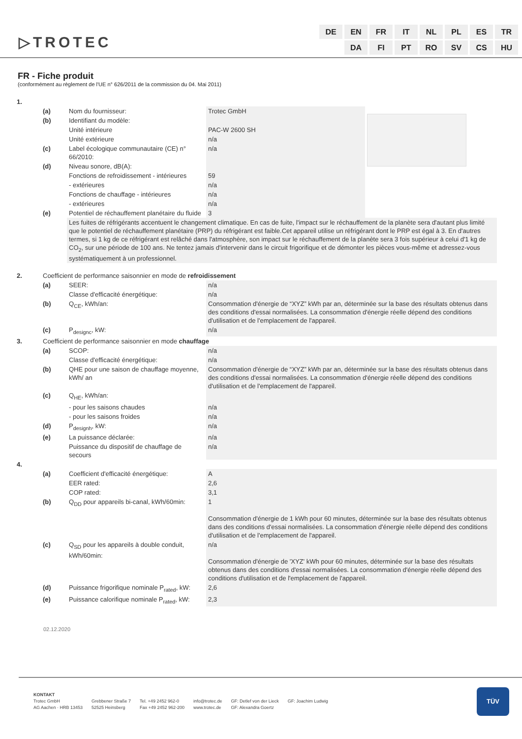▷TROTEC
DE EN FR IT NL PL ES TR
DA FI PT RO SV CS HU
FR - Fiche produit
(conformément au règlement de l'UE n° 626/2011 de la commission du 04. Mai 2011)
| 1. | | | | |
| | (a) | Nom du fournisseur: | Trotec GmbH | |
| | (b) | Identifiant du modèle: | | |
| | | Unité intérieure | PAC-W 2600 SH | |
| | | Unité extérieure | n/a | |
| | (c) | Label écologique communautaire (CE) n° 66/2010: | n/a | |
| | (d) | Niveau sonore, dB(A): | | |
| | | Fonctions de refroidissement - intérieures | 59 | |
| | | - extérieures | n/a | |
| | | Fonctions de chauffage - intérieures | n/a | |
| | | - extérieures | n/a | |
| | (e) | Potentiel de réchauffement planétaire du fluide | 3 | |
| | | Les fuites de réfrigérants accentuent le changement climatique. En cas de fuite, l'impact sur le réchauffement de la planète sera d'autant plus limité que le potentiel de réchauffement planétaire (PRP) du réfrigérant est faible.Cet appareil utilise un réfrigérant dont le PRP est égal à 3. En d'autres termes, si 1 kg de ce réfrigérant est relâché dans l'atmosphère, son impact sur le réchauffement de la planète sera 3 fois supérieur à celui d'1 kg de CO<sub>2</sub>, sur une période de 100 ans. Ne tentez jamais d'intervenir dans le circuit frigorifique et de démonter les pièces vous-même et adressez-vous systématiquement à un professionnel. | | |
| 2. | Coefficient de performance saisonnier en mode de refroidissement | | | |
| | (a) | SEER: | n/a | |
| | | Classe d'efficacité énergétique: | n/a | |
| | (b) | Q<sub>CE</sub>, kWh/an: | Consommation d'énergie de “XYZ” kWh par an, déterminée sur la base des résultats obtenus dans des conditions d'essai normalisées. La consommation d'énergie réelle dépend des conditions d'utilisation et de l'emplacement de l'appareil. | |
| | (c) | P<sub>designc</sub>, kW: | n/a | |
| 3. | Coefficient de performance saisonnier en mode chauffage | | | |
| | (a) | SCOP: | n/a | |
| | | Classe d'efficacité énergétique: | n/a | |
| | (b) | QHE pour une saison de chauffage moyenne, kWh/ an | Consommation d'énergie de “XYZ” kWh par an, déterminée sur la base des résultats obtenus dans des conditions d'essai normalisées. La consommation d'énergie réelle dépend des conditions d'utilisation et de l'emplacement de l'appareil. | |
| | (c) | Q<sub>HE</sub>, kWh/an: | | |
| | | - pour les saisons chaudes | n/a | |
| | | - pour les saisons froides | n/a | |
| | (d) | P<sub>designh</sub>, kW: | n/a | |
| | (e) | La puissance déclarée: | n/a | |
| | | Puissance du dispositif de chauffage de secours | n/a | |
| 4. | | | | |
| | (a) | Coefficient d'efficacité énergétique: | A | |
| | | EER rated: | 2,6 | |
| | | COP rated: | 3,1 | |
| | (b) | Q<sub>DD</sub> pour appareils bi-canal, kWh/60min: | 1 Consommation d'énergie de 1 kWh pour 60 minutes, déterminée sur la base des résultats obtenus dans des conditions d'essai normalisées. La consommation d'énergie réelle dépend des conditions d'utilisation et de l'emplacement de l'appareil. | |
| | (c) | Q<sub>SD</sub> pour les appareils à double conduit, kWh/60min: | n/a Consommation d'énergie de 'XYZ' kWh pour 60 minutes, déterminée sur la base des résultats obtenus dans des conditions d'essai normalisées. La consommation d'énergie réelle dépend des conditions d'utilisation et de l'emplacement de l'appareil. | |
| | (d) | Puissance frigorifique nominale P<sub>rated</sub>, kW: | 2,6 | |
| | (e) | Puissance calorifique nominale P<sub>rated</sub>, kW: | 2,3 | |
02.12.2020
KONTAKT
Trotec GmbH
AG Aachen · HRB 13453
Grebbener Straße 7
52525 Heinsberg
Tel. +49 2452 962-0
Fax +49 2452 962-200
info@trotec.de
www.trotec.de
GF: Detlef von der Lieck
GF: Alexandra Goertz
GF: Joachim Ludwig
TÜV